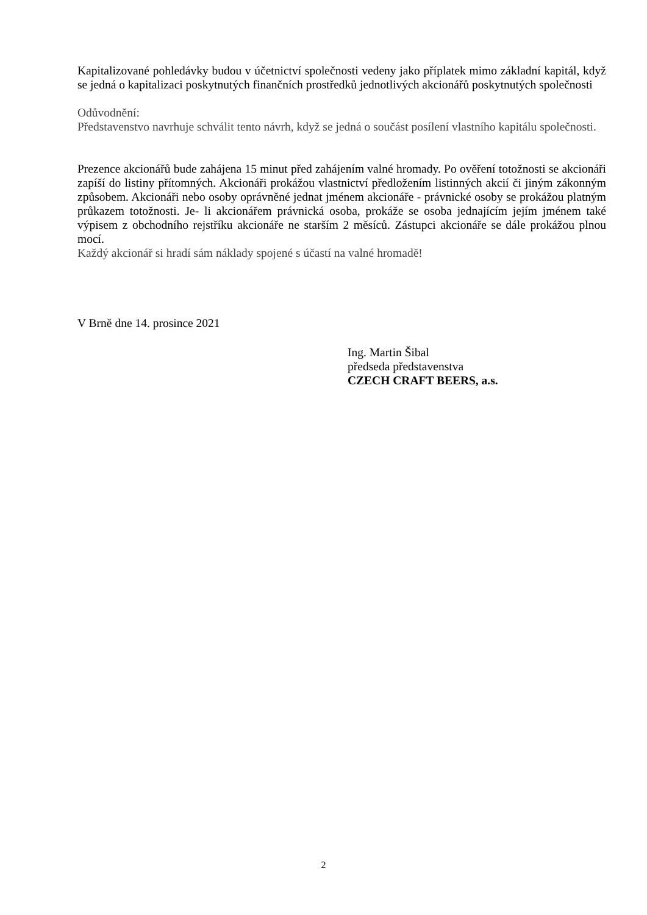Kapitalizované pohledávky budou v účetnictví společnosti vedeny jako příplatek mimo základní kapitál, když se jedná o kapitalizaci poskytnutých finančních prostředků jednotlivých akcionářů poskytnutých společnosti
Odůvodnění:
Představenstvo navrhuje schválit tento návrh, když se jedná o součást posílení vlastního kapitálu společnosti.
Prezence akcionářů bude zahájena 15 minut před zahájením valné hromady. Po ověření totožnosti se akcionáři zapíší do listiny přítomných. Akcionáři prokážou vlastnictví předložením listinných akcií či jiným zákonným způsobem. Akcionáři nebo osoby oprávněné jednat jménem akcionáře - právnické osoby se prokážou platným průkazem totožnosti. Je- li akcionářem právnická osoba, prokáže se osoba jednajícím jejím jménem také výpisem z obchodního rejstříku akcionáře ne starším 2 měsíců. Zástupci akcionáře se dále prokážou plnou mocí.
Každý akcionář si hradí sám náklady spojené s účastí na valné hromadě!
V Brně dne 14. prosince 2021
Ing. Martin Šibal
předseda představenstva
CZECH CRAFT BEERS, a.s.
2